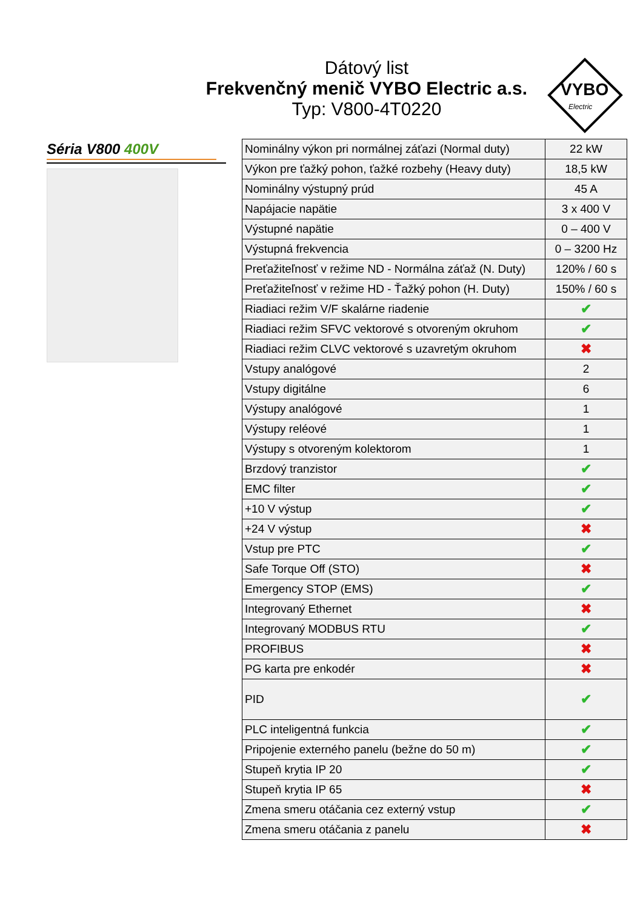Dátový list
Frekvenčný menič VYBO Electric a.s.
Typ: V800-4T0220
VYBO
Electric
Séria V800 400V
| Nominálny výkon pri normálnej záťazi (Normal duty) | 22 kW |
| Výkon pre ťažký pohon, ťažké rozbehy (Heavy duty) | 18,5 kW |
| Nominálny výstupný prúd | 45 A |
| Napájacie napätie | 3 x 400 V |
| Výstupné napätie | 0 – 400 V |
| Výstupná frekvencia | 0 – 3200 Hz |
| Preťažiteľnosť v režime ND - Normálna záťaž (N. Duty) | 120% / 60 s |
| Preťažiteľnosť v režime HD - Ťažký pohon (H. Duty) | 150% / 60 s |
| Riadiaci režim V/F skalárne riadenie | ✔ |
| Riadiaci režim SFVC vektorové s otvoreným okruhom | ✔ |
| Riadiaci režim CLVC vektorové s uzavretým okruhom | ✖ |
| Vstupy analógové | 2 |
| Vstupy digitálne | 6 |
| Výstupy analógové | 1 |
| Výstupy reléové | 1 |
| Výstupy s otvoreným kolektorom | 1 |
| Brzdový tranzistor | ✔ |
| EMC filter | ✔ |
| +10 V výstup | ✔ |
| +24 V výstup | ✖ |
| Vstup pre PTC | ✔ |
| Safe Torque Off (STO) | ✖ |
| Emergency STOP (EMS) | ✔ |
| Integrovaný Ethernet | ✖ |
| Integrovaný MODBUS RTU | ✔ |
| PROFIBUS | ✖ |
| PG karta pre enkodér | ✖ |
| PID | ✔ |
| PLC inteligentná funkcia | ✔ |
| Pripojenie externého panelu (bežne do 50 m) | ✔ |
| Stupeň krytia IP 20 | ✔ |
| Stupeň krytia IP 65 | ✖ |
| Zmena smeru otáčania cez externý vstup | ✔ |
| Zmena smeru otáčania z panelu | ✖ |